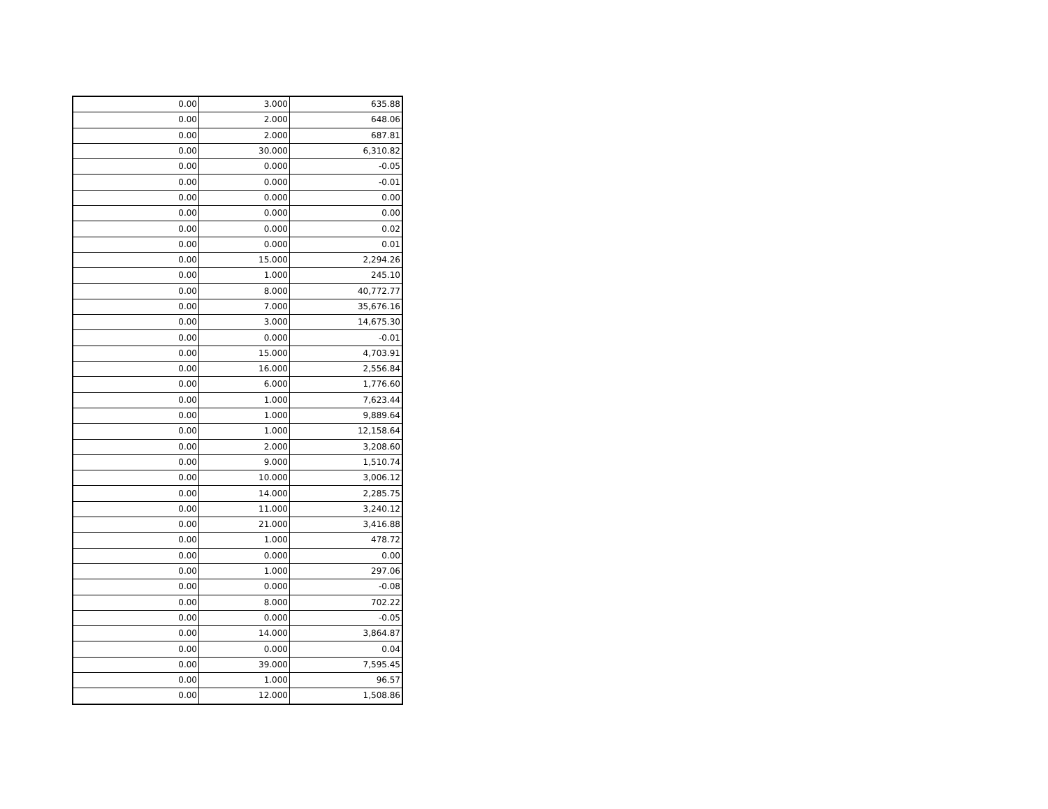| 0.00 | 3.000 | 635.88 |
| 0.00 | 2.000 | 648.06 |
| 0.00 | 2.000 | 687.81 |
| 0.00 | 30.000 | 6,310.82 |
| 0.00 | 0.000 | -0.05 |
| 0.00 | 0.000 | -0.01 |
| 0.00 | 0.000 | 0.00 |
| 0.00 | 0.000 | 0.00 |
| 0.00 | 0.000 | 0.02 |
| 0.00 | 0.000 | 0.01 |
| 0.00 | 15.000 | 2,294.26 |
| 0.00 | 1.000 | 245.10 |
| 0.00 | 8.000 | 40,772.77 |
| 0.00 | 7.000 | 35,676.16 |
| 0.00 | 3.000 | 14,675.30 |
| 0.00 | 0.000 | -0.01 |
| 0.00 | 15.000 | 4,703.91 |
| 0.00 | 16.000 | 2,556.84 |
| 0.00 | 6.000 | 1,776.60 |
| 0.00 | 1.000 | 7,623.44 |
| 0.00 | 1.000 | 9,889.64 |
| 0.00 | 1.000 | 12,158.64 |
| 0.00 | 2.000 | 3,208.60 |
| 0.00 | 9.000 | 1,510.74 |
| 0.00 | 10.000 | 3,006.12 |
| 0.00 | 14.000 | 2,285.75 |
| 0.00 | 11.000 | 3,240.12 |
| 0.00 | 21.000 | 3,416.88 |
| 0.00 | 1.000 | 478.72 |
| 0.00 | 0.000 | 0.00 |
| 0.00 | 1.000 | 297.06 |
| 0.00 | 0.000 | -0.08 |
| 0.00 | 8.000 | 702.22 |
| 0.00 | 0.000 | -0.05 |
| 0.00 | 14.000 | 3,864.87 |
| 0.00 | 0.000 | 0.04 |
| 0.00 | 39.000 | 7,595.45 |
| 0.00 | 1.000 | 96.57 |
| 0.00 | 12.000 | 1,508.86 |